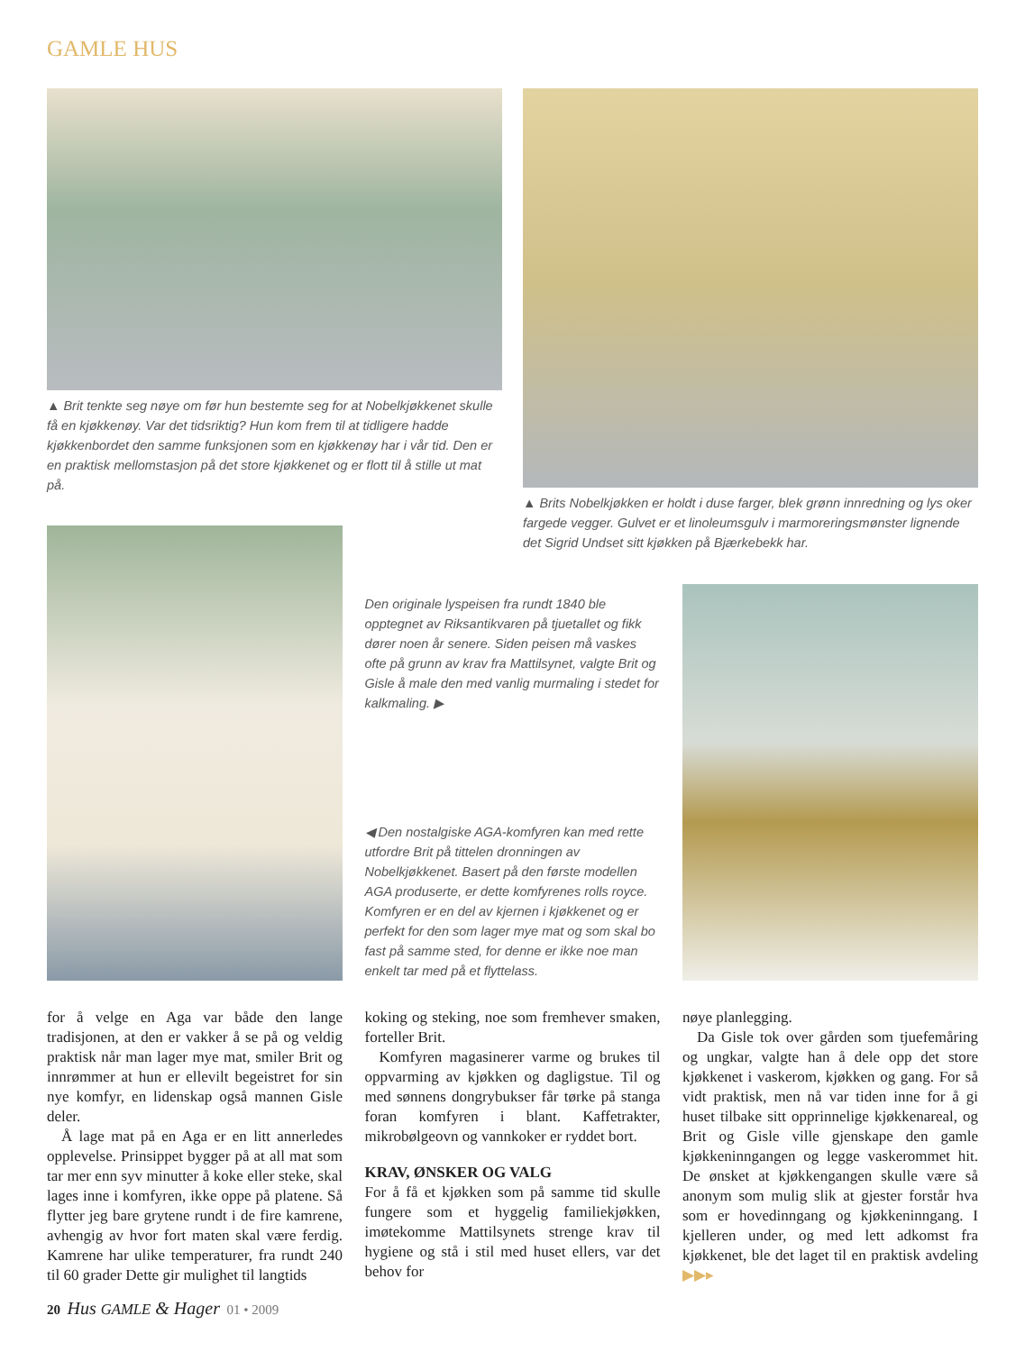GAMLE HUS
▲ Brit tenkte seg nøye om før hun bestemte seg for at Nobelkjøkkenet skulle få en kjøkkenøy. Var det tidsriktig? Hun kom frem til at tidligere hadde kjøkkenbordet den samme funksjonen som en kjøkkenøy har i vår tid. Den er en praktisk mellomstasjon på det store kjøkkenet og er flott til å stille ut mat på.
▲ Brits Nobelkjøkken er holdt i duse farger, blek grønn innredning og lys oker fargede vegger. Gulvet er et linoleumsgulv i marmoreringsmønster lignende det Sigrid Undset sitt kjøkken på Bjærkebekk har.
Den originale lyspeisen fra rundt 1840 ble opptegnet av Riksantikvaren på tjuetallet og fikk dører noen år senere. Siden peisen må vaskes ofte på grunn av krav fra Mattilsynet, valgte Brit og Gisle å male den med vanlig murmaling i stedet for kalkmaling. ▶
◀ Den nostalgiske AGA-komfyren kan med rette utfordre Brit på tittelen dronningen av Nobelkjøkkenet. Basert på den første modellen AGA produserte, er dette komfyrenes rolls royce. Komfyren er en del av kjernen i kjøkkenet og er perfekt for den som lager mye mat og som skal bo fast på samme sted, for denne er ikke noe man enkelt tar med på et flyttelass.
for å velge en Aga var både den lange tradisjonen, at den er vakker å se på og veldig praktisk når man lager mye mat, smiler Brit og innrømmer at hun er ellevilt begeistret for sin nye komfyr, en lidenskap også mannen Gisle deler.
Å lage mat på en Aga er en litt annerledes opplevelse. Prinsippet bygger på at all mat som tar mer enn syv minutter å koke eller steke, skal lages inne i komfyren, ikke oppe på platene. Så flytter jeg bare grytene rundt i de fire kamrene, avhengig av hvor fort maten skal være ferdig. Kamrene har ulike temperaturer, fra rundt 240 til 60 grader Dette gir mulighet til langtids
koking og steking, noe som fremhever smaken, forteller Brit.
Komfyren magasinerer varme og brukes til oppvarming av kjøkken og dagligstue. Til og med sønnens dongrybukser får tørke på stanga foran komfyren i blant. Kaffetrakter, mikrobølgeovn og vannkoker er ryddet bort.
KRAV, ØNSKER OG VALG
For å få et kjøkken som på samme tid skulle fungere som et hyggelig familiekjøkken, imøtekomme Mattilsynets strenge krav til hygiene og stå i stil med huset ellers, var det behov for
nøye planlegging.
Da Gisle tok over gården som tjuefemåring og ungkar, valgte han å dele opp det store kjøkkenet i vaskerom, kjøkken og gang. For så vidt praktisk, men nå var tiden inne for å gi huset tilbake sitt opprinnelige kjøkkenareal, og Brit og Gisle ville gjenskape den gamle kjøkkeninngangen og legge vaskerommet hit. De ønsket at kjøkkengangen skulle være så anonym som mulig slik at gjester forstår hva som er hovedinngang og kjøkkeninngang. I kjelleren under, og med lett adkomst fra kjøkkenet, ble det laget til en praktisk avdeling ▶▶▸
20 Hus GAMLE & Hager 01 • 2009